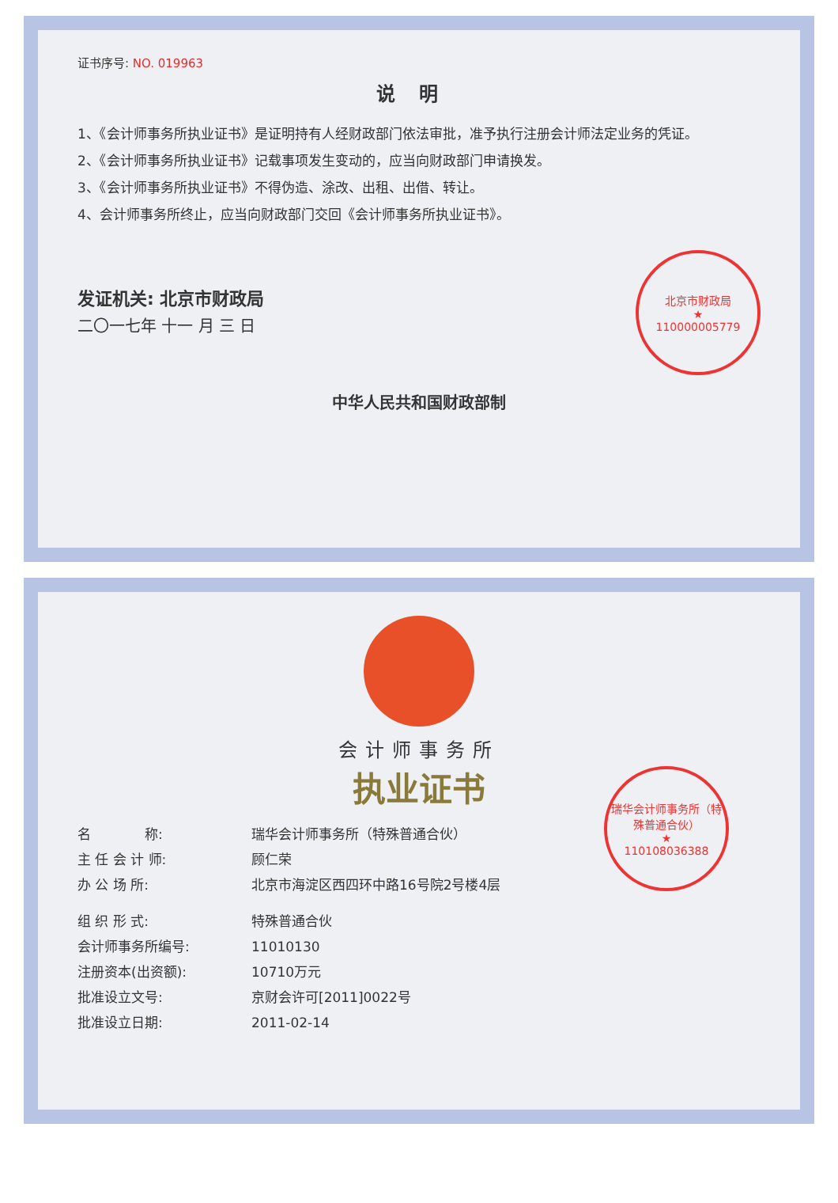证书序号: NO. 019963
说明
1、《会计师事务所执业证书》是证明持有人经财政部门依法审批，准予执行注册会计师法定业务的凭证。
2、《会计师事务所执业证书》记载事项发生变动的，应当向财政部门申请换发。
3、《会计师事务所执业证书》不得伪造、涂改、出租、出借、转让。
4、会计师事务所终止，应当向财政部门交回《会计师事务所执业证书》。
发证机关: 北京市财政局
二〇一七年 十一 月 三 日
北京市财政局
★
110000005779
中华人民共和国财政部制
会计师事务所
执业证书
名　　　　称: 瑞华会计师事务所（特殊普通合伙）
主 任 会 计 师: 顾仁荣
办 公 场 所: 北京市海淀区西四环中路16号院2号楼4层
组 织 形 式: 特殊普通合伙
会计师事务所编号: 11010130
注册资本(出资额): 10710万元
批准设立文号: 京财会许可[2011]0022号
批准设立日期: 2011-02-14
瑞华会计师事务所（特殊普通合伙）
★
110108036388